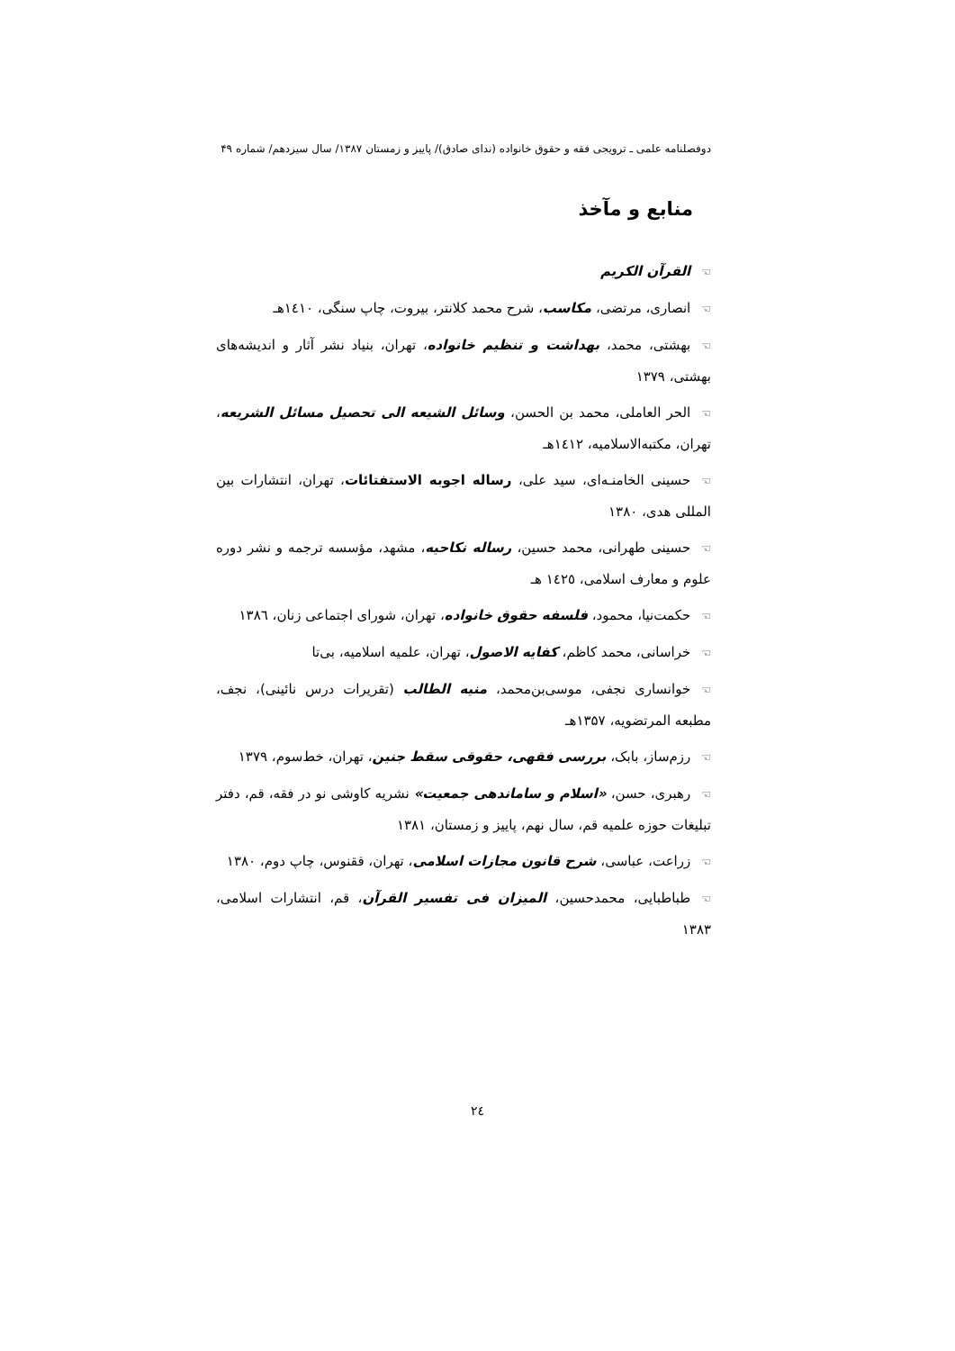دوفصلنامه علمی ـ ترویجی فقه و حقوق خانواده (ندای صادق)/ پاییز و زمستان ۱۳۸۷/ سال سیزدهم/ شماره ۴۹
منابع و مآخذ
☜القرآن الکریم
☜انصاری، مرتضی، مکاسب، شرح محمد کلانتر، بیروت، چاپ سنگی، ١٤١٠هـ
☜بهشتی، محمد، بهداشت و تنظیم خانواده، تهران، بنیاد نشر آثار و اندیشه‌های بهشتی، ۱۳۷۹
☜الحر العاملی، محمد بن الحسن، وسائل الشیعه الی تحصیل مسائل الشریعه، تهران، مکتبه‌الاسلامیه، ١٤١٢هـ
☜حسینی الخامنـه‌ای، سید علی، رساله اجوبه الاستفتائات، تهران، انتشارات بین المللی هدی، ۱۳۸۰
☜حسینی طهرانی، محمد حسین، رساله نکاحیه، مشهد، مؤسسه ترجمه و نشر دوره علوم و معارف اسلامی، ١٤٢٥ هـ
☜حکمت‌نیا، محمود، فلسفه حقوق خانواده، تهران، شورای اجتماعی زنان، ١٣٨٦
☜خراسانی، محمد کاظم، کفایه الاصول، تهران، علمیه اسلامیه، بی‌تا
☜خوانساری نجفی، موسی‌بن‌محمد، منیه الطالب (تقریرات درس نائینی)، نجف، مطبعه المرتضویه، ۱۳۵۷هـ
☜رزم‌ساز، بابک، بررسی فقهی، حقوقی سقط جنین، تهران، خط‌سوم، ۱۳۷۹
☜رهبری، حسن، «اسلام و ساماندهی جمعیت» نشریه کاوشی نو در فقه، قم، دفتر تبلیغات حوزه علمیه قم، سال نهم، پاییز و زمستان، ۱۳۸۱
☜زراعت، عباسی، شرح قانون مجازات اسلامی، تهران، ققنوس، چاپ دوم، ۱۳۸۰
☜طباطبایی، محمدحسین، المیزان فی تفسیر القرآن، قم، انتشارات اسلامی، ۱۳۸۳
٢٤